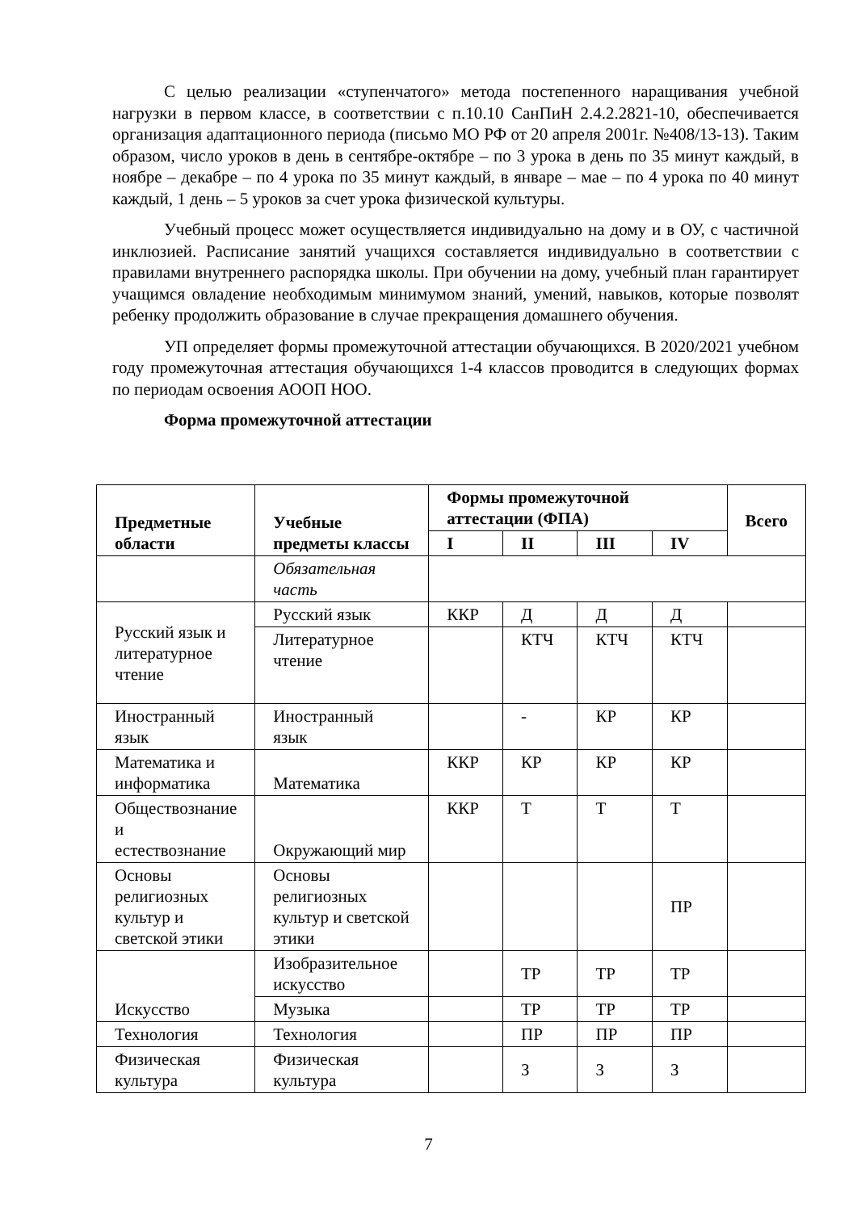С целью реализации «ступенчатого» метода постепенного наращивания учебной нагрузки в первом классе, в соответствии с п.10.10 СанПиН 2.4.2.2821-10, обеспечивается организация адаптационного периода (письмо МО РФ от 20 апреля 2001г. №408/13-13). Таким образом, число уроков в день в сентябре-октябре – по 3 урока в день по 35 минут каждый, в ноябре – декабре – по 4 урока по 35 минут каждый, в январе – мае – по 4 урока по 40 минут каждый, 1 день – 5 уроков за счет урока физической культуры.
Учебный процесс может осуществляется индивидуально на дому и в ОУ, с частичной инклюзией. Расписание занятий учащихся составляется индивидуально в соответствии с правилами внутреннего распорядка школы. При обучении на дому, учебный план гарантирует учащимся овладение необходимым минимумом знаний, умений, навыков, которые позволят ребенку продолжить образование в случае прекращения домашнего обучения.
УП определяет формы промежуточной аттестации обучающихся. В 2020/2021 учебном году промежуточная аттестация обучающихся 1-4 классов проводится в следующих формах по периодам освоения АООП НОО.
Форма промежуточной аттестации
| Предметные области | Учебные предметы классы | Формы промежуточной аттестации (ФПА) | | | | Всего |
| --- | --- | --- | --- | --- | --- | --- |
| | | I | II | III | IV | |
| | Обязательная часть | | | | | |
| Русский язык и литературное чтение | Русский язык | ККР | Д | Д | Д | |
| | Литературное чтение | | КТЧ | КТЧ | КТЧ | |
| Иностранный язык | Иностранный язык | | - | КР | КР | |
| Математика и информатика | Математика | ККР | КР | КР | КР | |
| Обществознание и естествознание | Окружающий мир | ККР | Т | Т | Т | |
| Основы религиозных культур и светской этики | Основы религиозных культур и светской этики | | | | ПР | |
| Искусство | Изобразительное искусство | | ТР | ТР | ТР | |
| | Музыка | | ТР | ТР | ТР | |
| Технология | Технология | | ПР | ПР | ПР | |
| Физическая культура | Физическая культура | | З | З | З | |
7